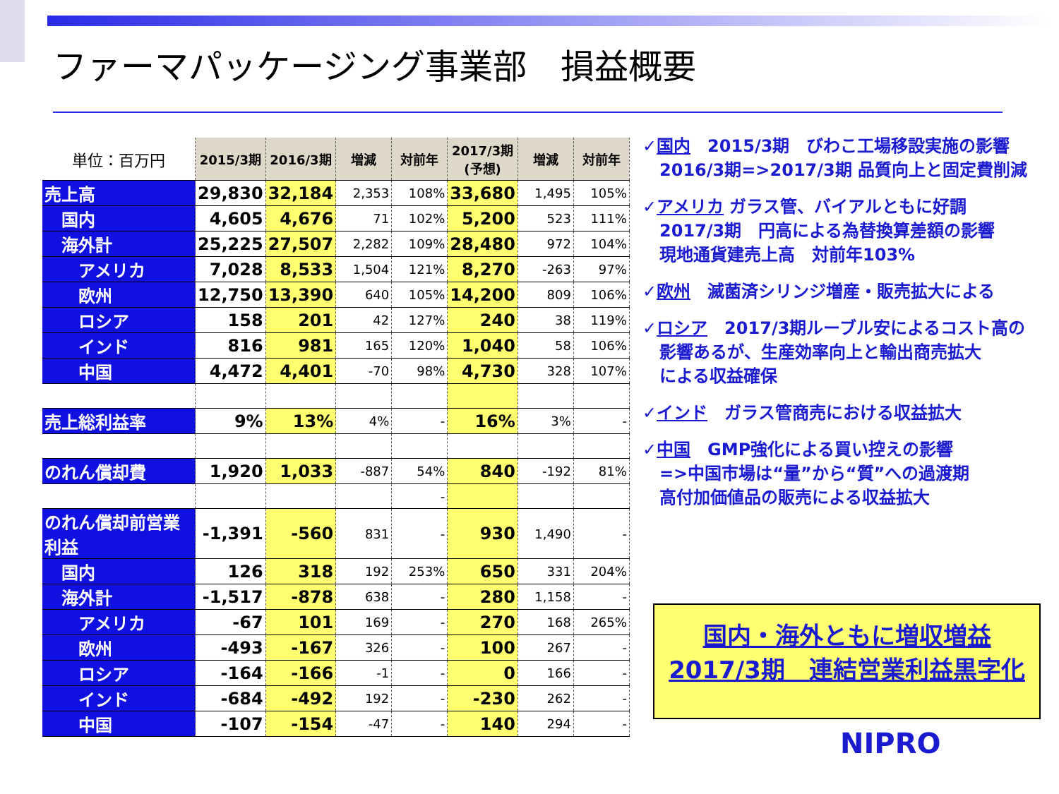ファーマパッケージング事業部　損益概要
| 単位：百万円 | 2015/3期 | 2016/3期 | 増減 | 対前年 | 2017/3期 (予想) | 増減 | 対前年 |
| --- | --- | --- | --- | --- | --- | --- | --- |
| 売上高 | 29,830 | 32,184 | 2,353 | 108% | 33,680 | 1,495 | 105% |
| 国内 | 4,605 | 4,676 | 71 | 102% | 5,200 | 523 | 111% |
| 海外計 | 25,225 | 27,507 | 2,282 | 109% | 28,480 | 972 | 104% |
| アメリカ | 7,028 | 8,533 | 1,504 | 121% | 8,270 | -263 | 97% |
| 欧州 | 12,750 | 13,390 | 640 | 105% | 14,200 | 809 | 106% |
| ロシア | 158 | 201 | 42 | 127% | 240 | 38 | 119% |
| インド | 816 | 981 | 165 | 120% | 1,040 | 58 | 106% |
| 中国 | 4,472 | 4,401 | -70 | 98% | 4,730 | 328 | 107% |
| 売上総利益率 | 9% | 13% | 4% | - | 16% | 3% | - |
| のれん償却費 | 1,920 | 1,033 | -887 | 54% | 840 | -192 | 81% |
| | | | | - | | | |
| のれん償却前営業利益 | -1,391 | -560 | 831 | - | 930 | 1,490 | - |
| 国内 | 126 | 318 | 192 | 253% | 650 | 331 | 204% |
| 海外計 | -1,517 | -878 | 638 | - | 280 | 1,158 | - |
| アメリカ | -67 | 101 | 169 | - | 270 | 168 | 265% |
| 欧州 | -493 | -167 | 326 | - | 100 | 267 | - |
| ロシア | -164 | -166 | -1 | - | 0 | 166 | - |
| インド | -684 | -492 | 192 | - | -230 | 262 | - |
| 中国 | -107 | -154 | -47 | - | 140 | 294 | - |
✓国内　2015/3期　びわこ工場移設実施の影響
　2016/3期=>2017/3期 品質向上と固定費削減
✓アメリカ ガラス管、バイアルともに好調
　2017/3期　円高による為替換算差額の影響
　現地通貨建売上高　対前年103%
✓欧州　滅菌済シリンジ増産・販売拡大による
✓ロシア　2017/3期ルーブル安によるコスト高の
　影響あるが、生産効率向上と輸出商売拡大
　による収益確保
✓インド　ガラス管商売における収益拡大
✓中国　GMP強化による買い控えの影響
　=>中国市場は“量”から“質”への過渡期
　高付加価値品の販売による収益拡大
国内・海外ともに増収増益
2017/3期　連結営業利益黒字化
NIPRO